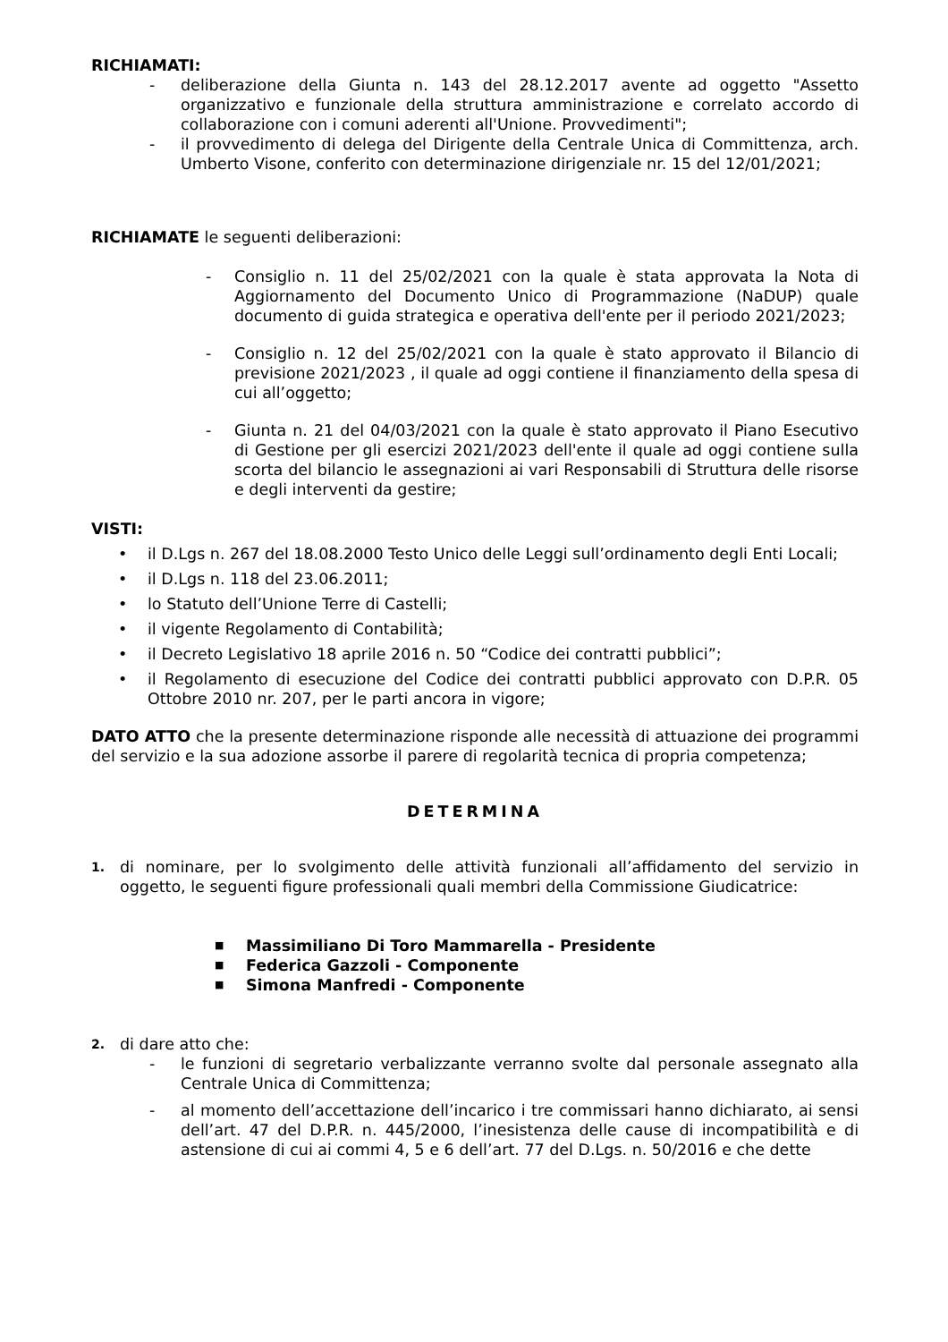RICHIAMATI:
- deliberazione della Giunta n. 143 del 28.12.2017 avente ad oggetto "Assetto organizzativo e funzionale della struttura amministrazione e correlato accordo di collaborazione con i comuni aderenti all'Unione. Provvedimenti";
- il provvedimento di delega del Dirigente della Centrale Unica di Committenza, arch. Umberto Visone, conferito con determinazione dirigenziale nr. 15 del 12/01/2021;
RICHIAMATE le seguenti deliberazioni:
- Consiglio n. 11 del 25/02/2021 con la quale è stata approvata la Nota di Aggiornamento del Documento Unico di Programmazione (NaDUP) quale documento di guida strategica e operativa dell'ente per il periodo 2021/2023;
- Consiglio n. 12 del 25/02/2021 con la quale è stato approvato il Bilancio di previsione 2021/2023 , il quale ad oggi contiene il finanziamento della spesa di cui all’oggetto;
- Giunta n. 21 del 04/03/2021 con la quale è stato approvato il Piano Esecutivo di Gestione per gli esercizi 2021/2023 dell'ente il quale ad oggi contiene sulla scorta del bilancio le assegnazioni ai vari Responsabili di Struttura delle risorse e degli interventi da gestire;
VISTI:
• il D.Lgs n. 267 del 18.08.2000 Testo Unico delle Leggi sull’ordinamento degli Enti Locali;
• il D.Lgs n. 118 del 23.06.2011;
• lo Statuto dell’Unione Terre di Castelli;
• il vigente Regolamento di Contabilità;
• il Decreto Legislativo 18 aprile 2016 n. 50 “Codice dei contratti pubblici”;
• il Regolamento di esecuzione del Codice dei contratti pubblici approvato con D.P.R. 05 Ottobre 2010 nr. 207, per le parti ancora in vigore;
DATO ATTO che la presente determinazione risponde alle necessità di attuazione dei programmi del servizio e la sua adozione assorbe il parere di regolarità tecnica di propria competenza;
DETERMINA
1. di nominare, per lo svolgimento delle attività funzionali all’affidamento del servizio in oggetto, le seguenti figure professionali quali membri della Commissione Giudicatrice:
■ Massimiliano Di Toro Mammarella - Presidente
■ Federica Gazzoli - Componente
■ Simona Manfredi - Componente
2. di dare atto che:
- le funzioni di segretario verbalizzante verranno svolte dal personale assegnato alla Centrale Unica di Committenza;
- al momento dell’accettazione dell’incarico i tre commissari hanno dichiarato, ai sensi dell’art. 47 del D.P.R. n. 445/2000, l’inesistenza delle cause di incompatibilità e di astensione di cui ai commi 4, 5 e 6 dell’art. 77 del D.Lgs. n. 50/2016 e che dette